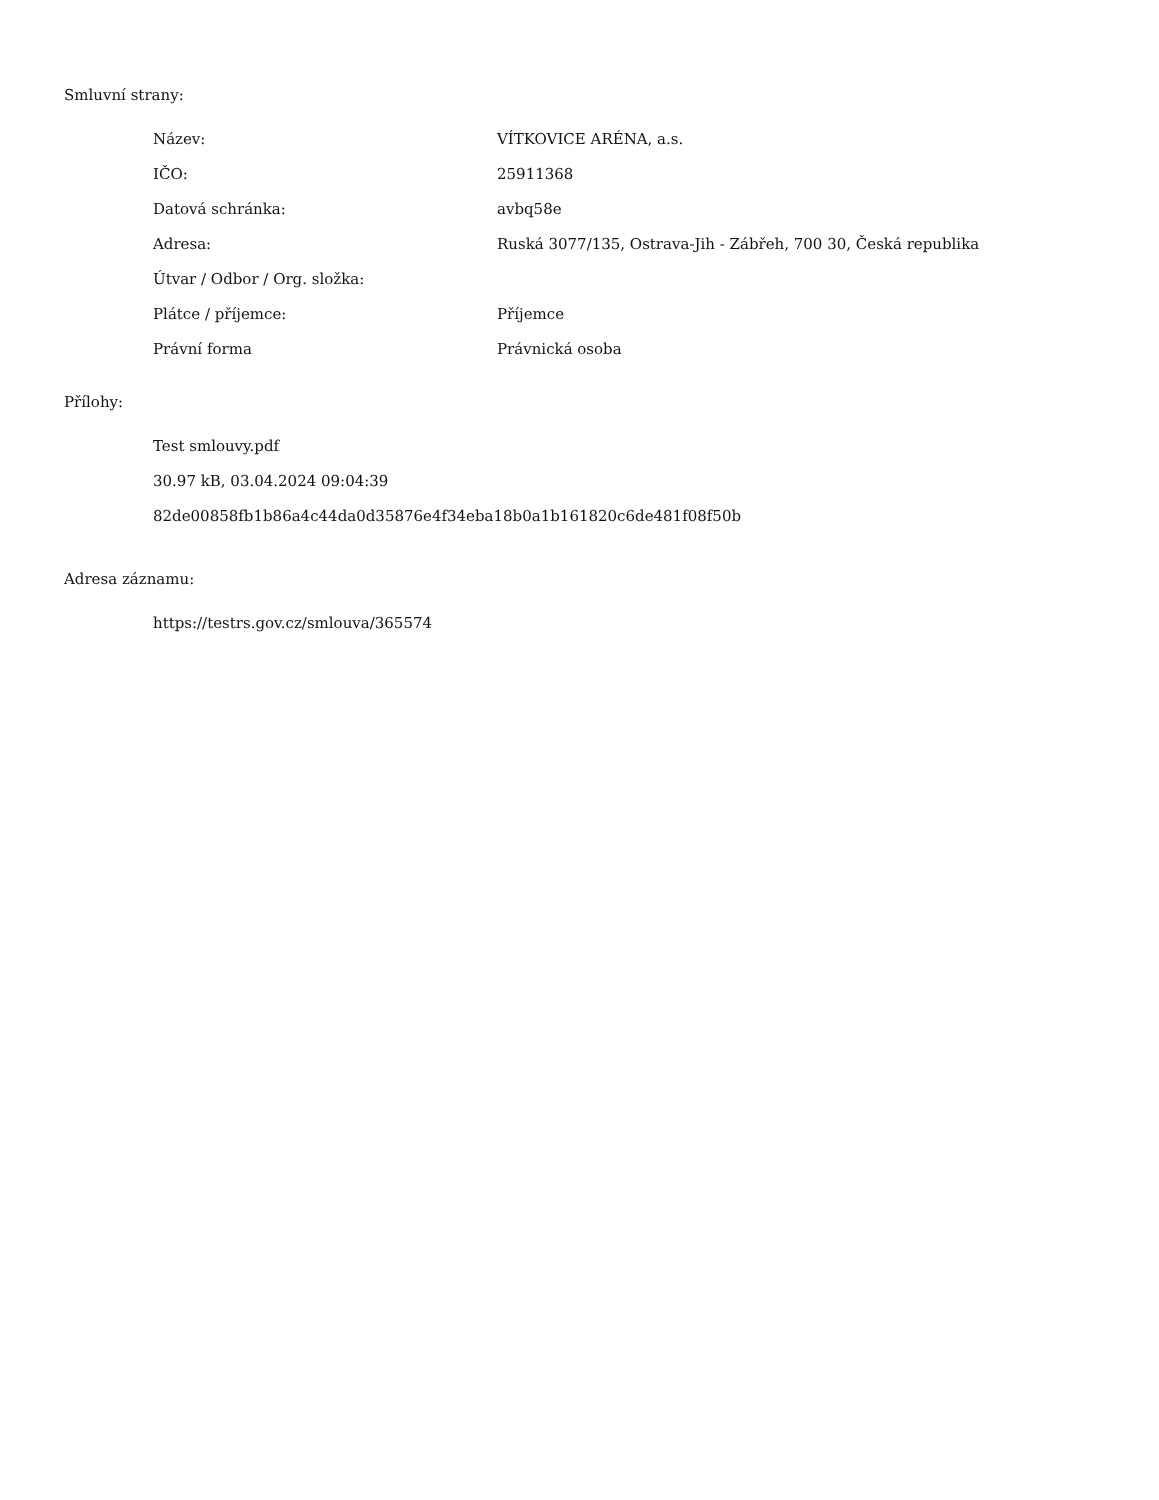Smluvní strany:
| Název: | VÍTKOVICE ARÉNA, a.s. |
| IČO: | 25911368 |
| Datová schránka: | avbq58e |
| Adresa: | Ruská 3077/135, Ostrava-Jih - Zábřeh, 700 30, Česká republika |
| Útvar / Odbor / Org. složka: | |
| Plátce / příjemce: | Příjemce |
| Právní forma | Právnická osoba |
Přílohy:
Test smlouvy.pdf
30.97 kB, 03.04.2024 09:04:39
82de00858fb1b86a4c44da0d35876e4f34eba18b0a1b161820c6de481f08f50b
Adresa záznamu:
https://testrs.gov.cz/smlouva/365574